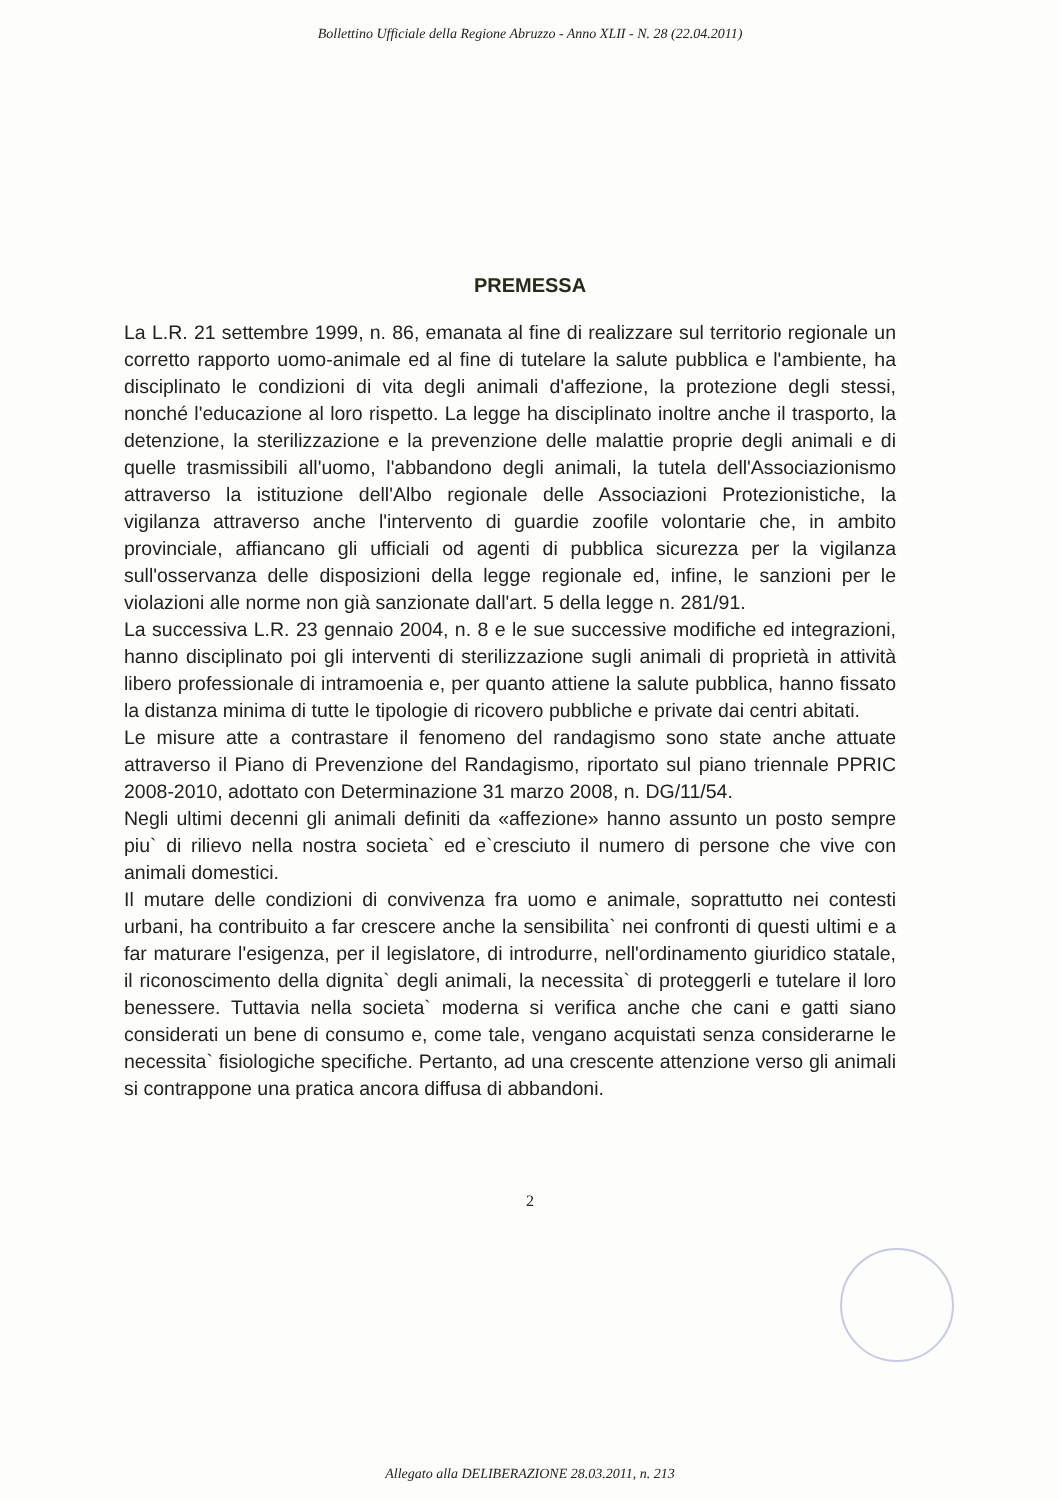Bollettino Ufficiale della Regione Abruzzo - Anno XLII - N. 28 (22.04.2011)
PREMESSA
La L.R. 21 settembre 1999, n. 86, emanata al fine di realizzare sul territorio regionale un corretto rapporto uomo-animale ed al fine di tutelare la salute pubblica e l'ambiente, ha disciplinato le condizioni di vita degli animali d'affezione, la protezione degli stessi, nonché l'educazione al loro rispetto. La legge ha disciplinato inoltre anche il trasporto, la detenzione, la sterilizzazione e la prevenzione delle malattie proprie degli animali e di quelle trasmissibili all'uomo, l'abbandono degli animali, la tutela dell'Associazionismo attraverso la istituzione dell'Albo regionale delle Associazioni Protezionistiche, la vigilanza attraverso anche l'intervento di guardie zoofile volontarie che, in ambito provinciale, affiancano gli ufficiali od agenti di pubblica sicurezza per la vigilanza sull'osservanza delle disposizioni della legge regionale ed, infine, le sanzioni per le violazioni alle norme non già sanzionate dall'art. 5 della legge n. 281/91.
La successiva L.R. 23 gennaio 2004, n. 8 e le sue successive modifiche ed integrazioni, hanno disciplinato poi gli interventi di sterilizzazione sugli animali di proprietà in attività libero professionale di intramoenia e, per quanto attiene la salute pubblica, hanno fissato la distanza minima di tutte le tipologie di ricovero pubbliche e private dai centri abitati.
Le misure atte a contrastare il fenomeno del randagismo sono state anche attuate attraverso il Piano di Prevenzione del Randagismo, riportato sul piano triennale PPRIC 2008-2010, adottato con Determinazione 31 marzo 2008, n. DG/11/54.
Negli ultimi decenni gli animali definiti da «affezione» hanno assunto un posto sempre piu` di rilievo nella nostra societa` ed e`cresciuto il numero di persone che vive con animali domestici.
Il mutare delle condizioni di convivenza fra uomo e animale, soprattutto nei contesti urbani, ha contribuito a far crescere anche la sensibilita` nei confronti di questi ultimi e a far maturare l'esigenza, per il legislatore, di introdurre, nell'ordinamento giuridico statale, il riconoscimento della dignita` degli animali, la necessita` di proteggerli e tutelare il loro benessere. Tuttavia nella societa` moderna si verifica anche che cani e gatti siano considerati un bene di consumo e, come tale, vengano acquistati senza considerarne le necessita` fisiologiche specifiche. Pertanto, ad una crescente attenzione verso gli animali si contrappone una pratica ancora diffusa di abbandoni.
2
Allegato alla DELIBERAZIONE 28.03.2011, n. 213